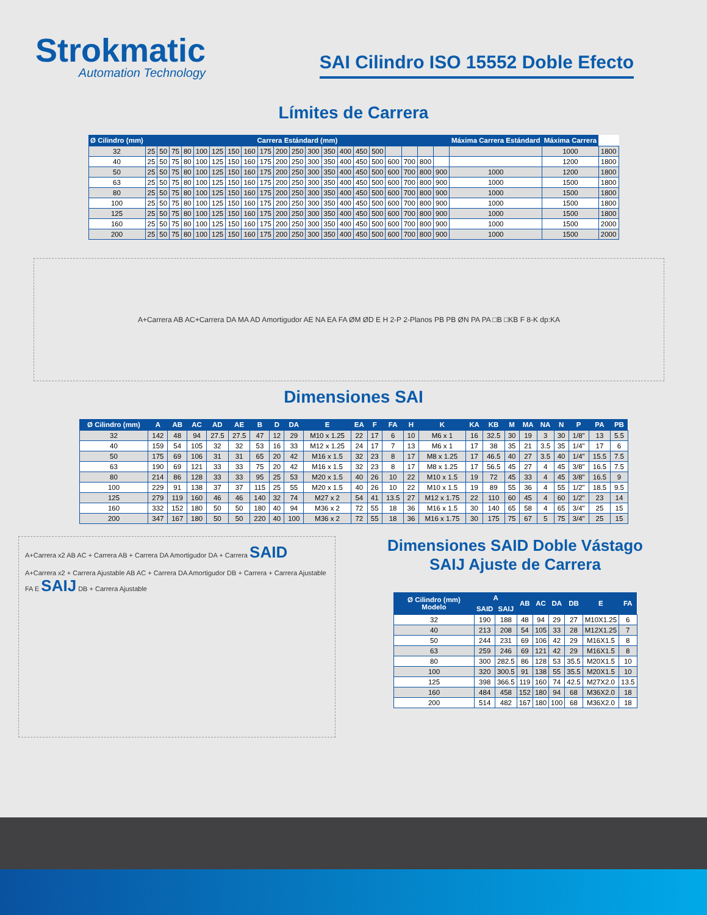Strokmatic
Automation Technology
SAI Cilindro ISO 15552 Doble Efecto
Límites de Carrera
| Ø Cilindro (mm) | Carrera Estándard (mm) | | | | | | | | | | | | | | | | | | | | Máxima Carrera Estándard | Máxima Carrera | |
| --- | --- | --- | --- | --- | --- | --- | --- | --- | --- | --- | --- | --- | --- | --- | --- | --- | --- | --- | --- | --- | --- | --- | --- |
| 32 | 25 | 50 | 75 | 80 | 100 | 125 | 150 | 160 | 175 | 200 | 250 | 300 | 350 | 400 | 450 | 500 | | | | | | 1000 | 1800 |
| 40 | 25 | 50 | 75 | 80 | 100 | 125 | 150 | 160 | 175 | 200 | 250 | 300 | 350 | 400 | 450 | 500 | 600 | 700 | 800 | | | 1200 | 1800 |
| 50 | 25 | 50 | 75 | 80 | 100 | 125 | 150 | 160 | 175 | 200 | 250 | 300 | 350 | 400 | 450 | 500 | 600 | 700 | 800 | 900 | 1000 | 1200 | 1800 |
| 63 | 25 | 50 | 75 | 80 | 100 | 125 | 150 | 160 | 175 | 200 | 250 | 300 | 350 | 400 | 450 | 500 | 600 | 700 | 800 | 900 | 1000 | 1500 | 1800 |
| 80 | 25 | 50 | 75 | 80 | 100 | 125 | 150 | 160 | 175 | 200 | 250 | 300 | 350 | 400 | 450 | 500 | 600 | 700 | 800 | 900 | 1000 | 1500 | 1800 |
| 100 | 25 | 50 | 75 | 80 | 100 | 125 | 150 | 160 | 175 | 200 | 250 | 300 | 350 | 400 | 450 | 500 | 600 | 700 | 800 | 900 | 1000 | 1500 | 1800 |
| 125 | 25 | 50 | 75 | 80 | 100 | 125 | 150 | 160 | 175 | 200 | 250 | 300 | 350 | 400 | 450 | 500 | 600 | 700 | 800 | 900 | 1000 | 1500 | 1800 |
| 160 | 25 | 50 | 75 | 80 | 100 | 125 | 150 | 160 | 175 | 200 | 250 | 300 | 350 | 400 | 450 | 500 | 600 | 700 | 800 | 900 | 1000 | 1500 | 2000 |
| 200 | 25 | 50 | 75 | 80 | 100 | 125 | 150 | 160 | 175 | 200 | 250 | 300 | 350 | 400 | 450 | 500 | 600 | 700 | 800 | 900 | 1000 | 1500 | 2000 |
A+Carrera AB AC+Carrera DA MA AD Amortigudor AE NA EA FA ØM ØD E H 2-P 2-Planos PB PB ØN PA PA □B □KB F 8-K dp:KA
Dimensiones SAI
| Ø Cilindro (mm) | A | AB | AC | AD | AE | B | D | DA | E | EA | F | FA | H | K | KA | KB | M | MA | NA | N | P | PA | PB |
| --- | --- | --- | --- | --- | --- | --- | --- | --- | --- | --- | --- | --- | --- | --- | --- | --- | --- | --- | --- | --- | --- | --- | --- |
| 32 | 142 | 48 | 94 | 27.5 | 27.5 | 47 | 12 | 29 | M10 x 1.25 | 22 | 17 | 6 | 10 | M6 x 1 | 16 | 32.5 | 30 | 19 | 3 | 30 | 1/8" | 13 | 5.5 |
| 40 | 159 | 54 | 105 | 32 | 32 | 53 | 16 | 33 | M12 x 1.25 | 24 | 17 | 7 | 13 | M6 x 1 | 17 | 38 | 35 | 21 | 3.5 | 35 | 1/4" | 17 | 6 |
| 50 | 175 | 69 | 106 | 31 | 31 | 65 | 20 | 42 | M16 x 1.5 | 32 | 23 | 8 | 17 | M8 x 1.25 | 17 | 46.5 | 40 | 27 | 3.5 | 40 | 1/4" | 15.5 | 7.5 |
| 63 | 190 | 69 | 121 | 33 | 33 | 75 | 20 | 42 | M16 x 1.5 | 32 | 23 | 8 | 17 | M8 x 1.25 | 17 | 56.5 | 45 | 27 | 4 | 45 | 3/8" | 16.5 | 7.5 |
| 80 | 214 | 86 | 128 | 33 | 33 | 95 | 25 | 53 | M20 x 1.5 | 40 | 26 | 10 | 22 | M10 x 1.5 | 19 | 72 | 45 | 33 | 4 | 45 | 3/8" | 16.5 | 9 |
| 100 | 229 | 91 | 138 | 37 | 37 | 115 | 25 | 55 | M20 x 1.5 | 40 | 26 | 10 | 22 | M10 x 1.5 | 19 | 89 | 55 | 36 | 4 | 55 | 1/2" | 18.5 | 9.5 |
| 125 | 279 | 119 | 160 | 46 | 46 | 140 | 32 | 74 | M27 x 2 | 54 | 41 | 13.5 | 27 | M12 x 1.75 | 22 | 110 | 60 | 45 | 4 | 60 | 1/2" | 23 | 14 |
| 160 | 332 | 152 | 180 | 50 | 50 | 180 | 40 | 94 | M36 x 2 | 72 | 55 | 18 | 36 | M16 x 1.5 | 30 | 140 | 65 | 58 | 4 | 65 | 3/4" | 25 | 15 |
| 200 | 347 | 167 | 180 | 50 | 50 | 220 | 40 | 100 | M36 x 2 | 72 | 55 | 18 | 36 | M16 x 1.75 | 30 | 175 | 75 | 67 | 5 | 75 | 3/4" | 25 | 15 |
A+Carrera x2 AB AC + Carrera AB + Carrera DA Amortigudor DA + Carrera SAID
A+Carrera x2 + Carrera Ajustable AB AC + Carrera DA Amortigudor DB + Carrera + Carrera Ajustable FA E SAIJ DB + Carrera Ajustable
Dimensiones SAID Doble Vástago
SAIJ Ajuste de Carrera
| Ø Cilindro (mm) Modelo | A | | AB | AC | DA | DB | E | FA |
| --- | --- | --- | --- | --- | --- | --- | --- | --- |
| | SAID | SAIJ | | | | | | |
| 32 | 190 | 188 | 48 | 94 | 29 | 27 | M10X1.25 | 6 |
| 40 | 213 | 208 | 54 | 105 | 33 | 28 | M12X1.25 | 7 |
| 50 | 244 | 231 | 69 | 106 | 42 | 29 | M16X1.5 | 8 |
| 63 | 259 | 246 | 69 | 121 | 42 | 29 | M16X1.5 | 8 |
| 80 | 300 | 282.5 | 86 | 128 | 53 | 35.5 | M20X1.5 | 10 |
| 100 | 320 | 300.5 | 91 | 138 | 55 | 35.5 | M20X1.5 | 10 |
| 125 | 398 | 366.5 | 119 | 160 | 74 | 42.5 | M27X2.0 | 13.5 |
| 160 | 484 | 458 | 152 | 180 | 94 | 68 | M36X2.0 | 18 |
| 200 | 514 | 482 | 167 | 180 | 100 | 68 | M36X2.0 | 18 |